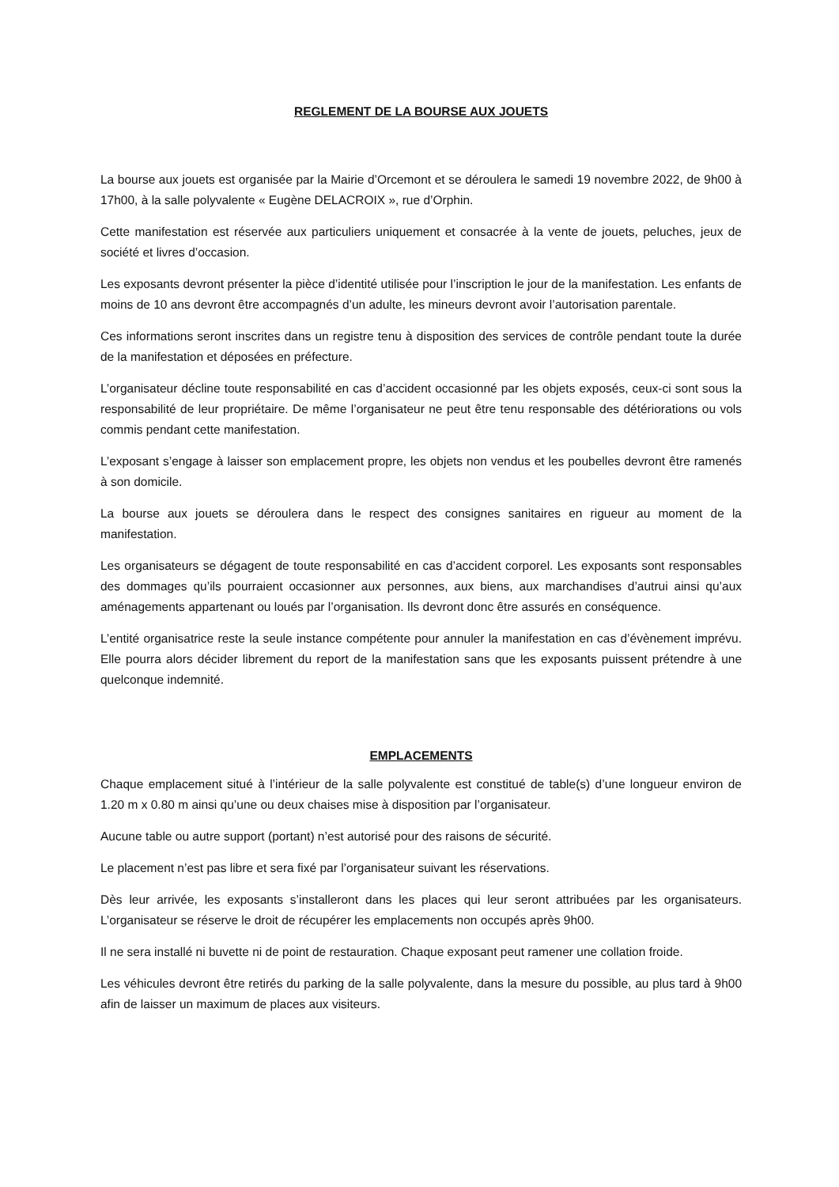REGLEMENT DE LA BOURSE AUX JOUETS
La bourse aux jouets est organisée par la Mairie d’Orcemont et se déroulera le samedi 19 novembre 2022, de 9h00 à 17h00, à la salle polyvalente « Eugène DELACROIX », rue d’Orphin.
Cette manifestation est réservée aux particuliers uniquement et consacrée à la vente de jouets, peluches, jeux de société et livres d’occasion.
Les exposants devront présenter la pièce d’identité utilisée pour l’inscription le jour de la manifestation. Les enfants de moins de 10 ans devront être accompagnés d’un adulte, les mineurs devront avoir l’autorisation parentale.
Ces informations seront inscrites dans un registre tenu à disposition des services de contrôle pendant toute la durée de la manifestation et déposées en préfecture.
L’organisateur décline toute responsabilité en cas d’accident occasionné par les objets exposés, ceux-ci sont sous la responsabilité de leur propriétaire. De même l’organisateur ne peut être tenu responsable des détériorations ou vols commis pendant cette manifestation.
L’exposant s’engage à laisser son emplacement propre, les objets non vendus et les poubelles devront être ramenés à son domicile.
La bourse aux jouets se déroulera dans le respect des consignes sanitaires en rigueur au moment de la manifestation.
Les organisateurs se dégagent de toute responsabilité en cas d’accident corporel. Les exposants sont responsables des dommages qu’ils pourraient occasionner aux personnes, aux biens, aux marchandises d’autrui ainsi qu’aux aménagements appartenant ou loués par l’organisation. Ils devront donc être assurés en conséquence.
L’entité organisatrice reste la seule instance compétente pour annuler la manifestation en cas d’évènement imprévu. Elle pourra alors décider librement du report de la manifestation sans que les exposants puissent prétendre à une quelconque indemnité.
EMPLACEMENTS
Chaque emplacement situé à l’intérieur de la salle polyvalente est constitué de table(s) d’une longueur environ de 1.20 m x 0.80 m ainsi qu’une ou deux chaises mise à disposition par l’organisateur.
Aucune table ou autre support (portant) n’est autorisé pour des raisons de sécurité.
Le placement n’est pas libre et sera fixé par l’organisateur suivant les réservations.
Dès leur arrivée, les exposants s’installeront dans les places qui leur seront attribuées par les organisateurs. L’organisateur se réserve le droit de récupérer les emplacements non occupés après 9h00.
Il ne sera installé ni buvette ni de point de restauration. Chaque exposant peut ramener une collation froide.
Les véhicules devront être retirés du parking de la salle polyvalente, dans la mesure du possible, au plus tard à 9h00 afin de laisser un maximum de places aux visiteurs.